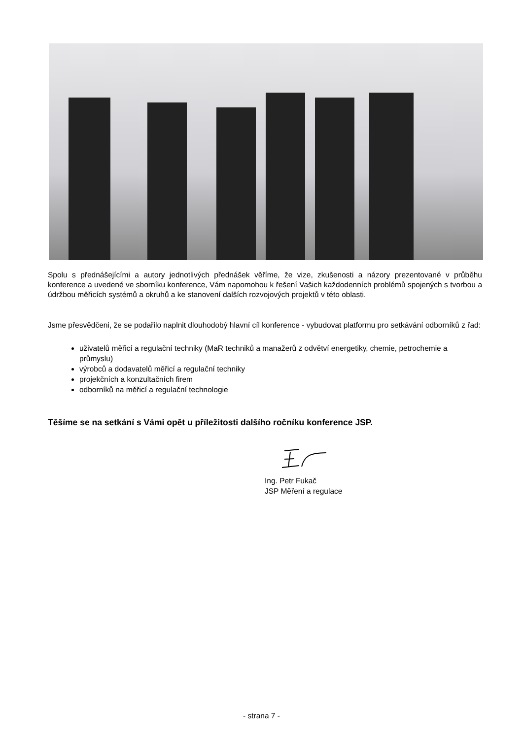Spolu s přednášejícími a autory jednotlivých přednášek věříme, že vize, zkušenosti a názory prezentované v průběhu konference a uvedené ve sborníku konference, Vám napomohou k řešení Vašich každodenních problémů spojených s tvorbou a údržbou měřicích systémů a okruhů a ke stanovení dalších rozvojových projektů v této oblasti.
Jsme přesvědčeni, že se podařilo naplnit dlouhodobý hlavní cíl konference - vybudovat platformu pro setkávání odborníků z řad:
uživatelů měřicí a regulační techniky (MaR techniků a manažerů z odvětví energetiky, chemie, petrochemie a průmyslu)
výrobců a dodavatelů měřicí a regulační techniky
projekčních a konzultačních firem
odborníků na měřicí a regulační technologie
Těšíme se na setkání s Vámi opět u příležitosti dalšího ročníku konference JSP.
Ing. Petr Fukač
JSP Měření a regulace
- strana 7 -